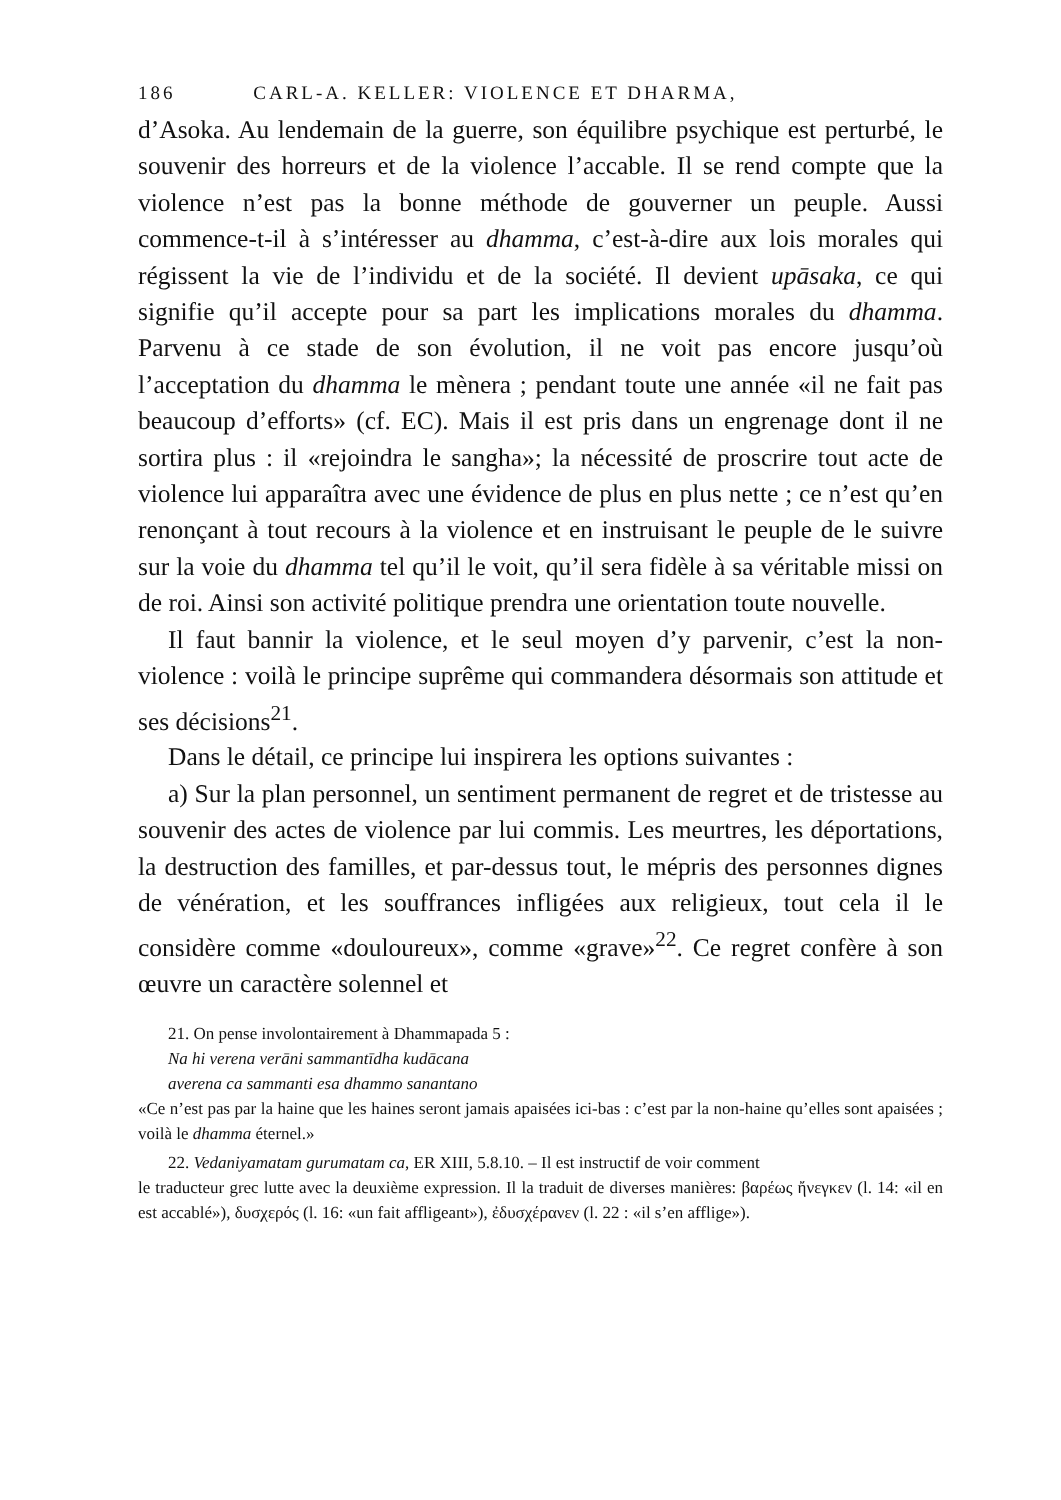186 CARL-A. KELLER: VIOLENCE ET DHARMA,
d’Asoka. Au lendemain de la guerre, son équilibre psychique est perturbé, le souvenir des horreurs et de la violence l’accable. Il se rend compte que la violence n’est pas la bonne méthode de gouverner un peuple. Aussi commence-t-il à s’intéresser au dhamma, c’est-à-dire aux lois morales qui régissent la vie de l’individu et de la société. Il devient upāsaka, ce qui signifie qu’il accepte pour sa part les implications morales du dhamma. Parvenu à ce stade de son évolution, il ne voit pas encore jusqu’où l’acceptation du dhamma le mènera ; pendant toute une année «il ne fait pas beaucoup d’efforts» (cf. EC). Mais il est pris dans un engrenage dont il ne sortira plus : il «rejoindra le sangha»; la nécessité de proscrire tout acte de violence lui apparaîtra avec une évidence de plus en plus nette ; ce n’est qu’en renonçant à tout recours à la violence et en instruisant le peuple de le suivre sur la voie du dhamma tel qu’il le voit, qu’il sera fidèle à sa véritable missi on de roi. Ainsi son activité politique prendra une orientation toute nouvelle.
Il faut bannir la violence, et le seul moyen d’y parvenir, c’est la non-violence : voilà le principe suprême qui commandera désormais son attitude et ses décisions<sup>21</sup>.
Dans le détail, ce principe lui inspirera les options suivantes :
a) Sur la plan personnel, un sentiment permanent de regret et de tristesse au souvenir des actes de violence par lui commis. Les meurtres, les déportations, la destruction des familles, et par-dessus tout, le mépris des personnes dignes de vénération, et les souffrances infligées aux religieux, tout cela il le considère comme «douloureux», comme «grave»<sup>22</sup>. Ce regret confère à son œuvre un caractère solennel et
21. On pense involontairement à Dhammapada 5 :
Na hi verena verāni sammantīdha kudācana
averena ca sammanti esa dhammo sanantano
«Ce n’est pas par la haine que les haines seront jamais apaisées ici-bas : c’est par la non-haine qu’elles sont apaisées ; voilà le dhamma éternel.»
22. Vedaniyamatam gurumatam ca, ER XIII, 5.8.10. – Il est instructif de voir comment
le traducteur grec lutte avec la deuxième expression. Il la traduit de diverses manières: βαρέως ἤνεγκεν (l. 14: «il en est accablé»), δυσχερός (l. 16: «un fait affligeant»), ἐδυσχέρανεν (l. 22 : «il s’en afflige»).